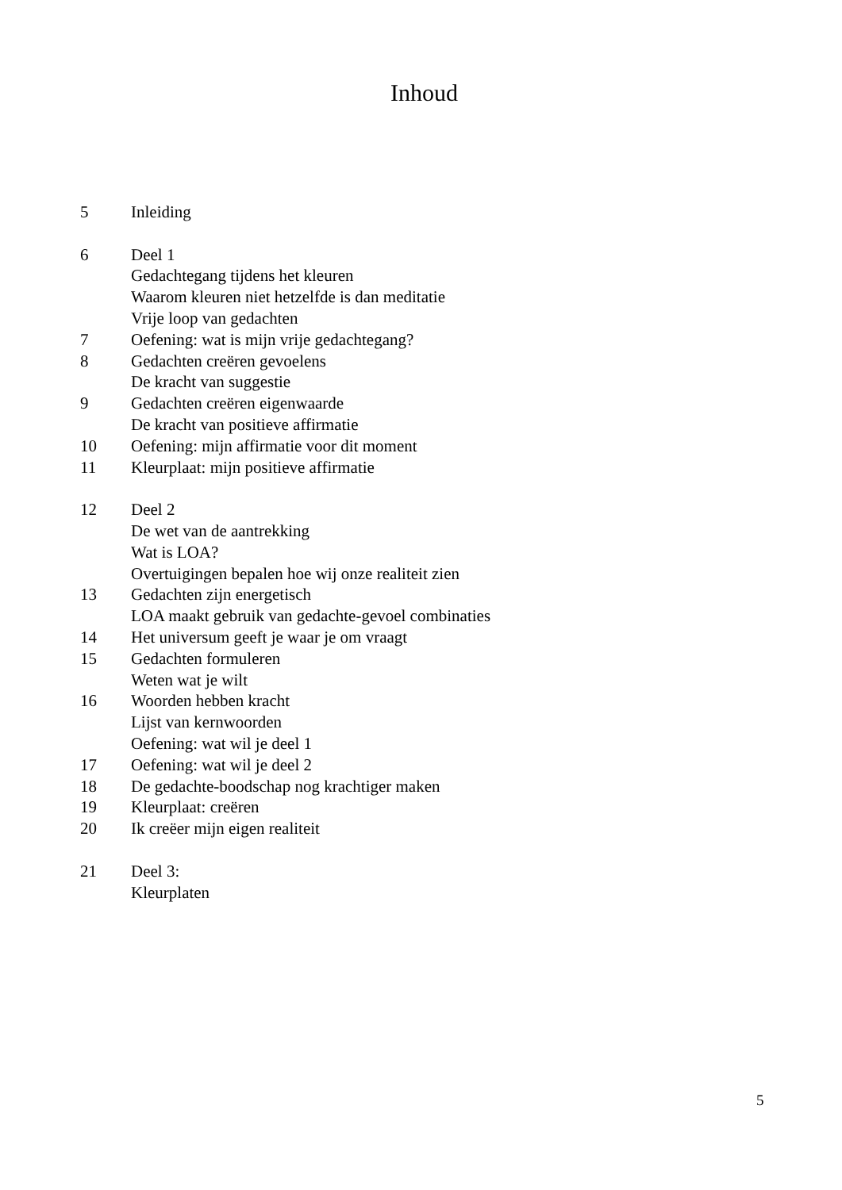Inhoud
5 Inleiding
6 Deel 1
Gedachtegang tijdens het kleuren
Waarom kleuren niet hetzelfde is dan meditatie
Vrije loop van gedachten
7 Oefening: wat is mijn vrije gedachtegang?
8 Gedachten creëren gevoelens
De kracht van suggestie
9 Gedachten creëren eigenwaarde
De kracht van positieve affirmatie
10 Oefening: mijn affirmatie voor dit moment
11 Kleurplaat: mijn positieve affirmatie
12 Deel 2
De wet van de aantrekking
Wat is LOA?
Overtuigingen bepalen hoe wij onze realiteit zien
13 Gedachten zijn energetisch
LOA maakt gebruik van gedachte-gevoel combinaties
14 Het universum geeft je waar je om vraagt
15 Gedachten formuleren
Weten wat je wilt
16 Woorden hebben kracht
Lijst van kernwoorden
Oefening: wat wil je deel 1
17 Oefening: wat wil je deel 2
18 De gedachte-boodschap nog krachtiger maken
19 Kleurplaat: creëren
20 Ik creëer mijn eigen realiteit
21 Deel 3:
Kleurplaten
5